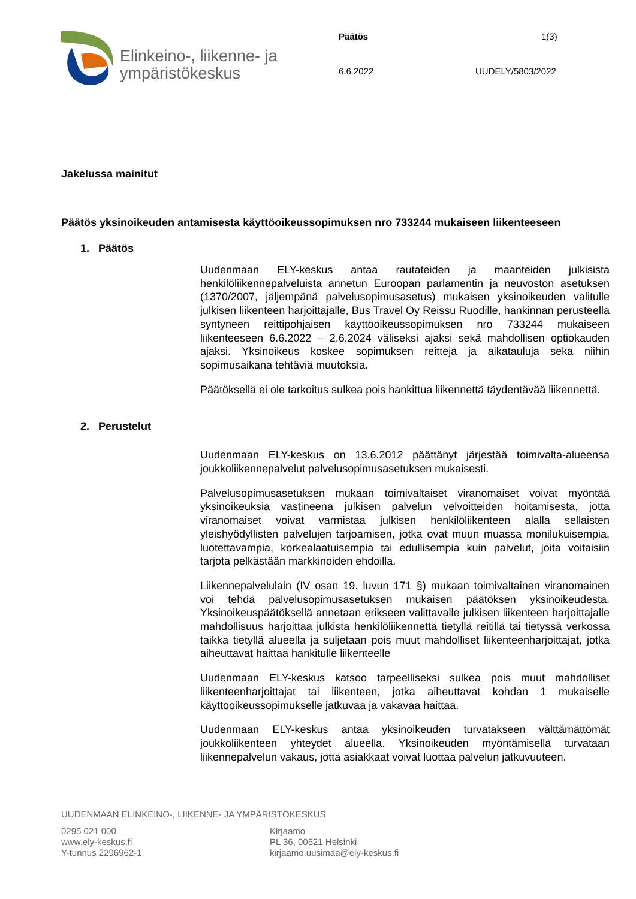Elinkeino-, liikenne- ja
ympäristökeskus
Päätös 1(3)
6.6.2022 UUDELY/5803/2022
Jakelussa mainitut
Päätös yksinoikeuden antamisesta käyttöoikeussopimuksen nro 733244 mukaiseen liikenteeseen
1. Päätös
Uudenmaan ELY-keskus antaa rautateiden ja maanteiden julkisista henkilöliikennepalveluista annetun Euroopan parlamentin ja neuvoston asetuksen (1370/2007, jäljempänä palvelusopimusasetus) mukaisen yksinoikeuden valitulle julkisen liikenteen harjoittajalle, Bus Travel Oy Reissu Ruodille, hankinnan perusteella syntyneen reittipohjaisen käyttöoikeussopimuksen nro 733244 mukaiseen liikenteeseen 6.6.2022 – 2.6.2024 väliseksi ajaksi sekä mahdollisen optiokauden ajaksi. Yksinoikeus koskee sopimuksen reittejä ja aikatauluja sekä niihin sopimusaikana tehtäviä muutoksia.
Päätöksellä ei ole tarkoitus sulkea pois hankittua liikennettä täydentävää liikennettä.
2. Perustelut
Uudenmaan ELY-keskus on 13.6.2012 päättänyt järjestää toimivalta-alueensa joukkoliikennepalvelut palvelusopimusasetuksen mukaisesti.
Palvelusopimusasetuksen mukaan toimivaltaiset viranomaiset voivat myöntää yksinoikeuksia vastineena julkisen palvelun velvoitteiden hoitamisesta, jotta viranomaiset voivat varmistaa julkisen henkilöliikenteen alalla sellaisten yleishyödyllisten palvelujen tarjoamisen, jotka ovat muun muassa monilukuisempia, luotettavampia, korkealaatuisempia tai edullisempia kuin palvelut, joita voitaisiin tarjota pelkästään markkinoiden ehdoilla.
Liikennepalvelulain (IV osan 19. luvun 171 §) mukaan toimivaltainen viranomainen voi tehdä palvelusopimusasetuksen mukaisen päätöksen yksinoikeudesta. Yksinoikeuspäätöksellä annetaan erikseen valittavalle julkisen liikenteen harjoittajalle mahdollisuus harjoittaa julkista henkilöliikennettä tietyllä reitillä tai tietyssä verkossa taikka tietyllä alueella ja suljetaan pois muut mahdolliset liikenteenharjoittajat, jotka aiheuttavat haittaa hankitulle liikenteelle
Uudenmaan ELY-keskus katsoo tarpeelliseksi sulkea pois muut mahdolliset liikenteenharjoittajat tai liikenteen, jotka aiheuttavat kohdan 1 mukaiselle käyttöoikeussopimukselle jatkuvaa ja vakavaa haittaa.
Uudenmaan ELY-keskus antaa yksinoikeuden turvatakseen välttämättömät joukkoliikenteen yhteydet alueella. Yksinoikeuden myöntämisellä turvataan liikennepalvelun vakaus, jotta asiakkaat voivat luottaa palvelun jatkuvuuteen.
UUDENMAAN ELINKEINO-, LIIKENNE- JA YMPÄRISTÖKESKUS
0295 021 000
www.ely-keskus.fi
Y-tunnus 2296962-1
Kirjaamo
PL 36, 00521 Helsinki
kirjaamo.uusimaa@ely-keskus.fi